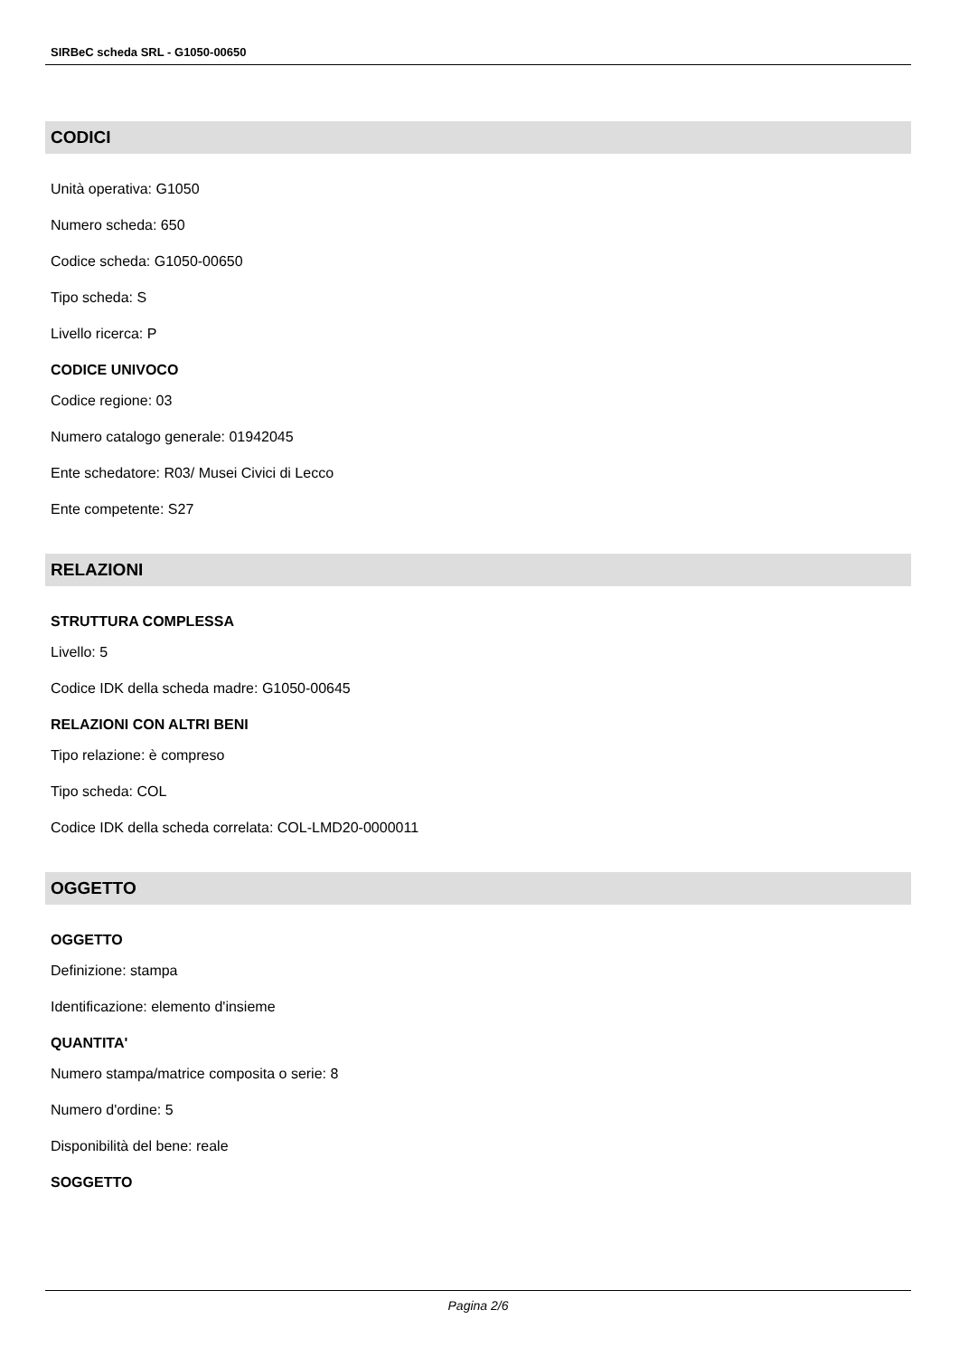SIRBeC scheda SRL - G1050-00650
CODICI
Unità operativa: G1050
Numero scheda: 650
Codice scheda: G1050-00650
Tipo scheda: S
Livello ricerca: P
CODICE UNIVOCO
Codice regione: 03
Numero catalogo generale: 01942045
Ente schedatore: R03/ Musei Civici di Lecco
Ente competente: S27
RELAZIONI
STRUTTURA COMPLESSA
Livello: 5
Codice IDK della scheda madre: G1050-00645
RELAZIONI CON ALTRI BENI
Tipo relazione: è compreso
Tipo scheda: COL
Codice IDK della scheda correlata: COL-LMD20-0000011
OGGETTO
OGGETTO
Definizione: stampa
Identificazione: elemento d'insieme
QUANTITA'
Numero stampa/matrice composita o serie: 8
Numero d'ordine: 5
Disponibilità del bene: reale
SOGGETTO
Pagina 2/6